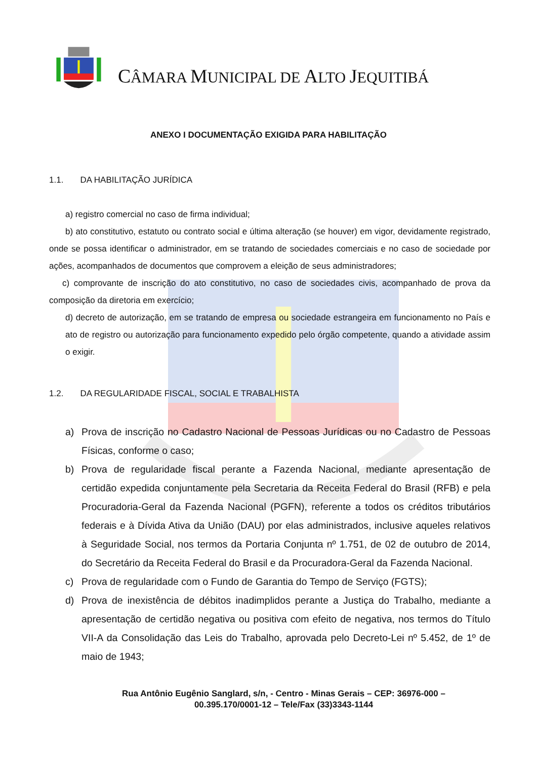CÂMARA MUNICIPAL DE ALTO JEQUITIBÁ
ANEXO I DOCUMENTAÇÃO EXIGIDA PARA HABILITAÇÃO
1.1. DA HABILITAÇÃO JURÍDICA
a) registro comercial no caso de firma individual;
b) ato constitutivo, estatuto ou contrato social e última alteração (se houver) em vigor, devidamente registrado, onde se possa identificar o administrador, em se tratando de sociedades comerciais e no caso de sociedade por ações, acompanhados de documentos que comprovem a eleição de seus administradores;
c) comprovante de inscrição do ato constitutivo, no caso de sociedades civis, acompanhado de prova da composição da diretoria em exercício;
d) decreto de autorização, em se tratando de empresa ou sociedade estrangeira em funcionamento no País e ato de registro ou autorização para funcionamento expedido pelo órgão competente, quando a atividade assim o exigir.
1.2. DA REGULARIDADE FISCAL, SOCIAL E TRABALHISTA
a) Prova de inscrição no Cadastro Nacional de Pessoas Jurídicas ou no Cadastro de Pessoas Físicas, conforme o caso;
b) Prova de regularidade fiscal perante a Fazenda Nacional, mediante apresentação de certidão expedida conjuntamente pela Secretaria da Receita Federal do Brasil (RFB) e pela Procuradoria-Geral da Fazenda Nacional (PGFN), referente a todos os créditos tributários federais e à Dívida Ativa da União (DAU) por elas administrados, inclusive aqueles relativos à Seguridade Social, nos termos da Portaria Conjunta nº 1.751, de 02 de outubro de 2014, do Secretário da Receita Federal do Brasil e da Procuradora-Geral da Fazenda Nacional.
c) Prova de regularidade com o Fundo de Garantia do Tempo de Serviço (FGTS);
d) Prova de inexistência de débitos inadimplidos perante a Justiça do Trabalho, mediante a apresentação de certidão negativa ou positiva com efeito de negativa, nos termos do Título VII-A da Consolidação das Leis do Trabalho, aprovada pelo Decreto-Lei nº 5.452, de 1º de maio de 1943;
Rua Antônio Eugênio Sanglard, s/n, - Centro - Minas Gerais – CEP: 36976-000 –
00.395.170/0001-12 – Tele/Fax (33)3343-1144